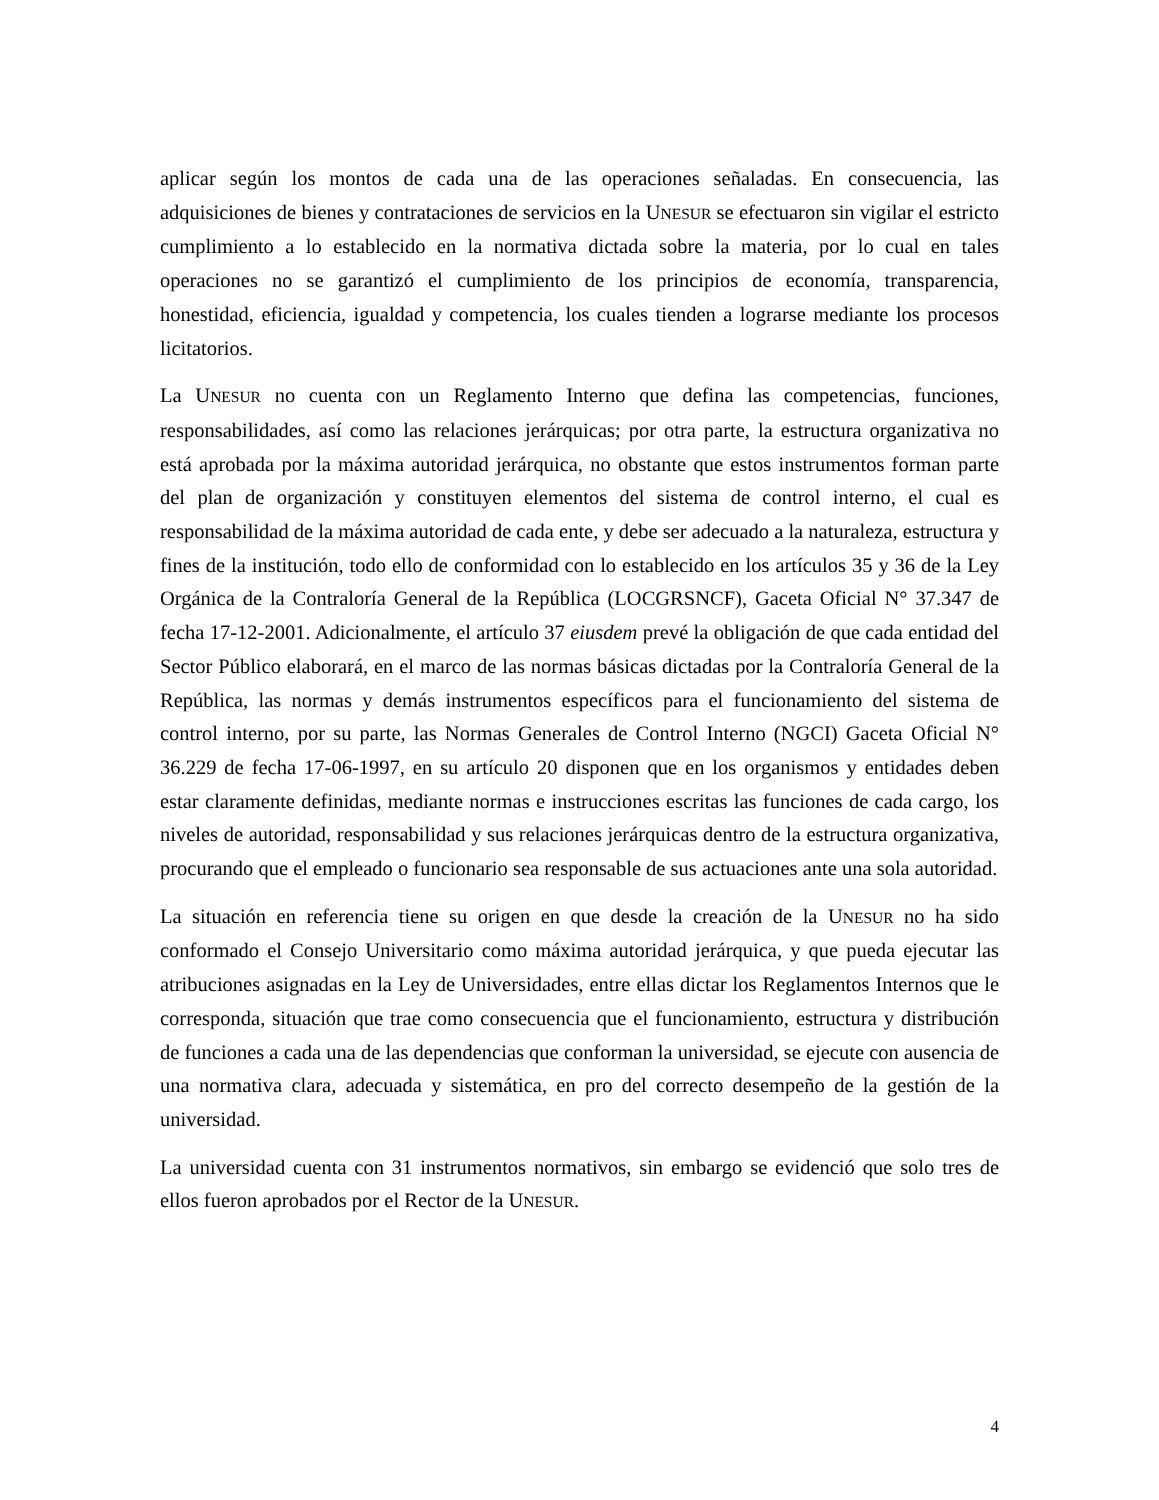aplicar según los montos de cada una de las operaciones señaladas. En consecuencia, las adquisiciones de bienes y contrataciones de servicios en la UNESUR se efectuaron sin vigilar el estricto cumplimiento a lo establecido en la normativa dictada sobre la materia, por lo cual en tales operaciones no se garantizó el cumplimiento de los principios de economía, transparencia, honestidad, eficiencia, igualdad y competencia, los cuales tienden a lograrse mediante los procesos licitatorios.
La UNESUR no cuenta con un Reglamento Interno que defina las competencias, funciones, responsabilidades, así como las relaciones jerárquicas; por otra parte, la estructura organizativa no está aprobada por la máxima autoridad jerárquica, no obstante que estos instrumentos forman parte del plan de organización y constituyen elementos del sistema de control interno, el cual es responsabilidad de la máxima autoridad de cada ente, y debe ser adecuado a la naturaleza, estructura y fines de la institución, todo ello de conformidad con lo establecido en los artículos 35 y 36 de la Ley Orgánica de la Contraloría General de la República (LOCGRSNCF), Gaceta Oficial N° 37.347 de fecha 17-12-2001. Adicionalmente, el artículo 37 eiusdem prevé la obligación de que cada entidad del Sector Público elaborará, en el marco de las normas básicas dictadas por la Contraloría General de la República, las normas y demás instrumentos específicos para el funcionamiento del sistema de control interno, por su parte, las Normas Generales de Control Interno (NGCI) Gaceta Oficial N° 36.229 de fecha 17-06-1997, en su artículo 20 disponen que en los organismos y entidades deben estar claramente definidas, mediante normas e instrucciones escritas las funciones de cada cargo, los niveles de autoridad, responsabilidad y sus relaciones jerárquicas dentro de la estructura organizativa, procurando que el empleado o funcionario sea responsable de sus actuaciones ante una sola autoridad.
La situación en referencia tiene su origen en que desde la creación de la UNESUR no ha sido conformado el Consejo Universitario como máxima autoridad jerárquica, y que pueda ejecutar las atribuciones asignadas en la Ley de Universidades, entre ellas dictar los Reglamentos Internos que le corresponda, situación que trae como consecuencia que el funcionamiento, estructura y distribución de funciones a cada una de las dependencias que conforman la universidad, se ejecute con ausencia de una normativa clara, adecuada y sistemática, en pro del correcto desempeño de la gestión de la universidad.
La universidad cuenta con 31 instrumentos normativos, sin embargo se evidenció que solo tres de ellos fueron aprobados por el Rector de la UNESUR.
4